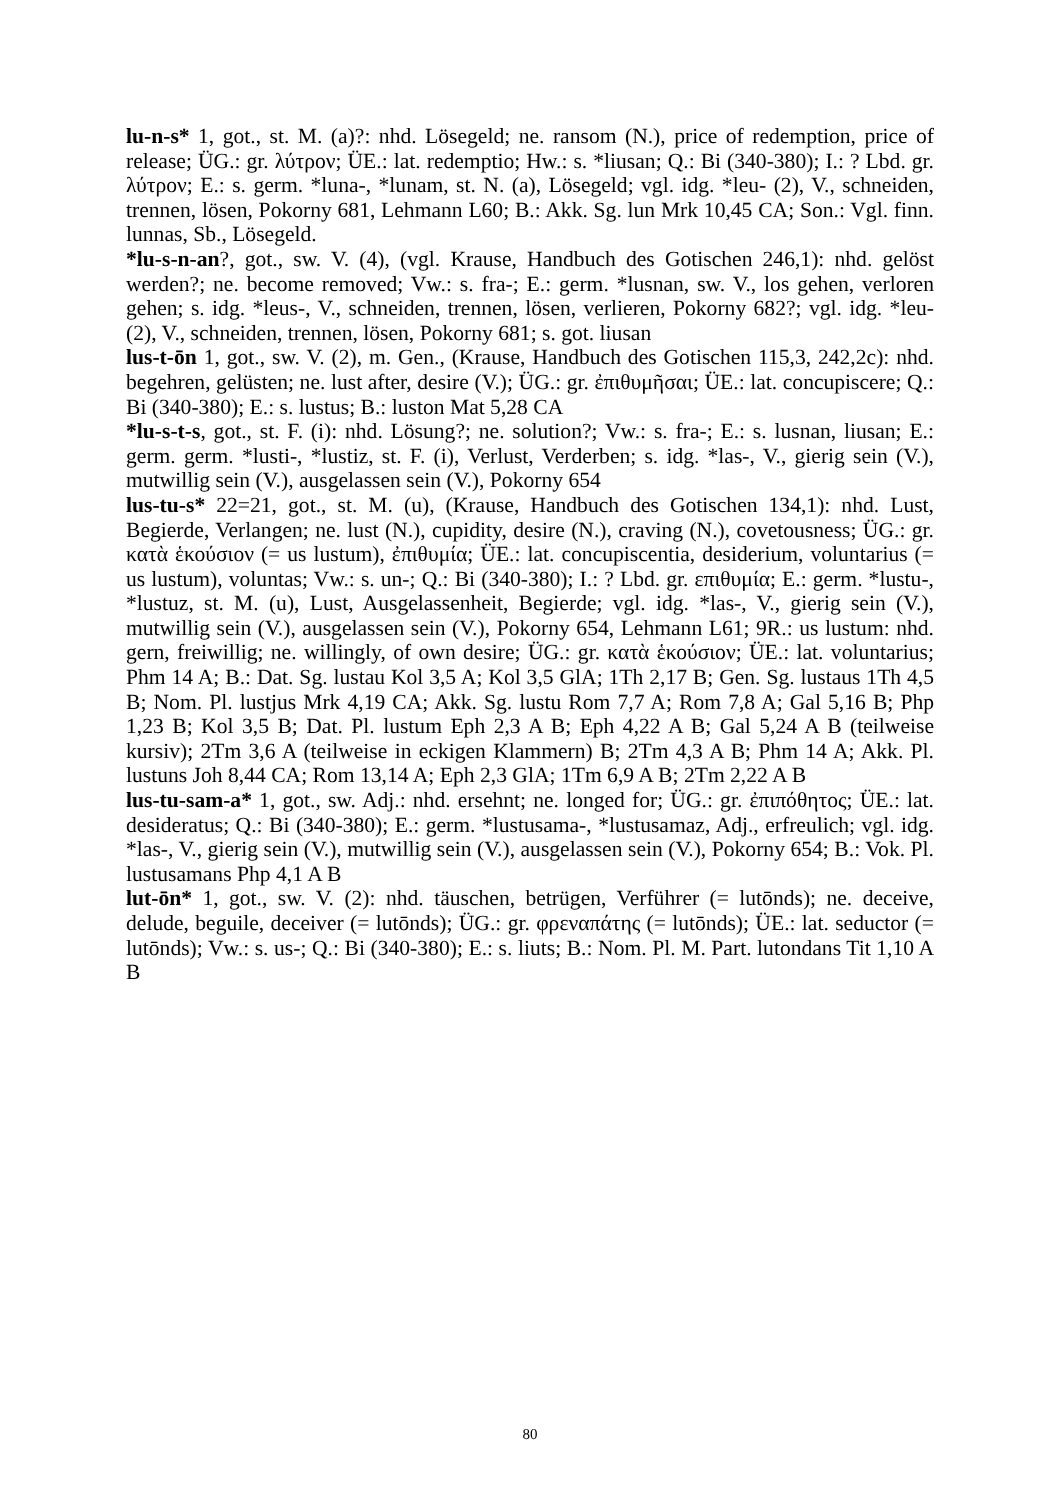lu-n-s* 1, got., st. M. (a)?: nhd. Lösegeld; ne. ransom (N.), price of redemption, price of release; ÜG.: gr. λύτρον; ÜE.: lat. redemptio; Hw.: s. *liusan; Q.: Bi (340-380); I.: ? Lbd. gr. λύτρον; E.: s. germ. *luna-, *lunam, st. N. (a), Lösegeld; vgl. idg. *leu- (2), V., schneiden, trennen, lösen, Pokorny 681, Lehmann L60; B.: Akk. Sg. lun Mrk 10,45 CA; Son.: Vgl. finn. lunnas, Sb., Lösegeld.
*lu-s-n-an?, got., sw. V. (4), (vgl. Krause, Handbuch des Gotischen 246,1): nhd. gelöst werden?; ne. become removed; Vw.: s. fra-; E.: germ. *lusnan, sw. V., los gehen, verloren gehen; s. idg. *leus-, V., schneiden, trennen, lösen, verlieren, Pokorny 682?; vgl. idg. *leu- (2), V., schneiden, trennen, lösen, Pokorny 681; s. got. liusan
lus-t-ōn 1, got., sw. V. (2), m. Gen., (Krause, Handbuch des Gotischen 115,3, 242,2c): nhd. begehren, gelüsten; ne. lust after, desire (V.); ÜG.: gr. ἐπιθυμῆσαι; ÜE.: lat. concupiscere; Q.: Bi (340-380); E.: s. lustus; B.: luston Mat 5,28 CA
*lu-s-t-s, got., st. F. (i): nhd. Lösung?; ne. solution?; Vw.: s. fra-; E.: s. lusnan, liusan; E.: germ. germ. *lusti-, *lustiz, st. F. (i), Verlust, Verderben; s. idg. *las-, V., gierig sein (V.), mutwillig sein (V.), ausgelassen sein (V.), Pokorny 654
lus-tu-s* 22=21, got., st. M. (u), (Krause, Handbuch des Gotischen 134,1): nhd. Lust, Begierde, Verlangen; ne. lust (N.), cupidity, desire (N.), craving (N.), covetousness; ÜG.: gr. κατὰ ἑκούσιον (= us lustum), ἐπιθυμία; ÜE.: lat. concupiscentia, desiderium, voluntarius (= us lustum), voluntas; Vw.: s. un-; Q.: Bi (340-380); I.: ? Lbd. gr. επιθυμία; E.: germ. *lustu-, *lustuz, st. M. (u), Lust, Ausgelassenheit, Begierde; vgl. idg. *las-, V., gierig sein (V.), mutwillig sein (V.), ausgelassen sein (V.), Pokorny 654, Lehmann L61; 9R.: us lustum: nhd. gern, freiwillig; ne. willingly, of own desire; ÜG.: gr. κατὰ ἑκούσιον; ÜE.: lat. voluntarius; Phm 14 A; B.: Dat. Sg. lustau Kol 3,5 A; Kol 3,5 GlA; 1Th 2,17 B; Gen. Sg. lustaus 1Th 4,5 B; Nom. Pl. lustjus Mrk 4,19 CA; Akk. Sg. lustu Rom 7,7 A; Rom 7,8 A; Gal 5,16 B; Php 1,23 B; Kol 3,5 B; Dat. Pl. lustum Eph 2,3 A B; Eph 4,22 A B; Gal 5,24 A B (teilweise kursiv); 2Tm 3,6 A (teilweise in eckigen Klammern) B; 2Tm 4,3 A B; Phm 14 A; Akk. Pl. lustuns Joh 8,44 CA; Rom 13,14 A; Eph 2,3 GlA; 1Tm 6,9 A B; 2Tm 2,22 A B
lus-tu-sam-a* 1, got., sw. Adj.: nhd. ersehnt; ne. longed for; ÜG.: gr. ἐπιπόθητος; ÜE.: lat. desideratus; Q.: Bi (340-380); E.: germ. *lustusama-, *lustusamaz, Adj., erfreulich; vgl. idg. *las-, V., gierig sein (V.), mutwillig sein (V.), ausgelassen sein (V.), Pokorny 654; B.: Vok. Pl. lustusamans Php 4,1 A B
lut-ōn* 1, got., sw. V. (2): nhd. täuschen, betrügen, Verführer (= lutōnds); ne. deceive, delude, beguile, deceiver (= lutōnds); ÜG.: gr. φρεναπάτης (= lutōnds); ÜE.: lat. seductor (= lutōnds); Vw.: s. us-; Q.: Bi (340-380); E.: s. liuts; B.: Nom. Pl. M. Part. lutondans Tit 1,10 A B
80